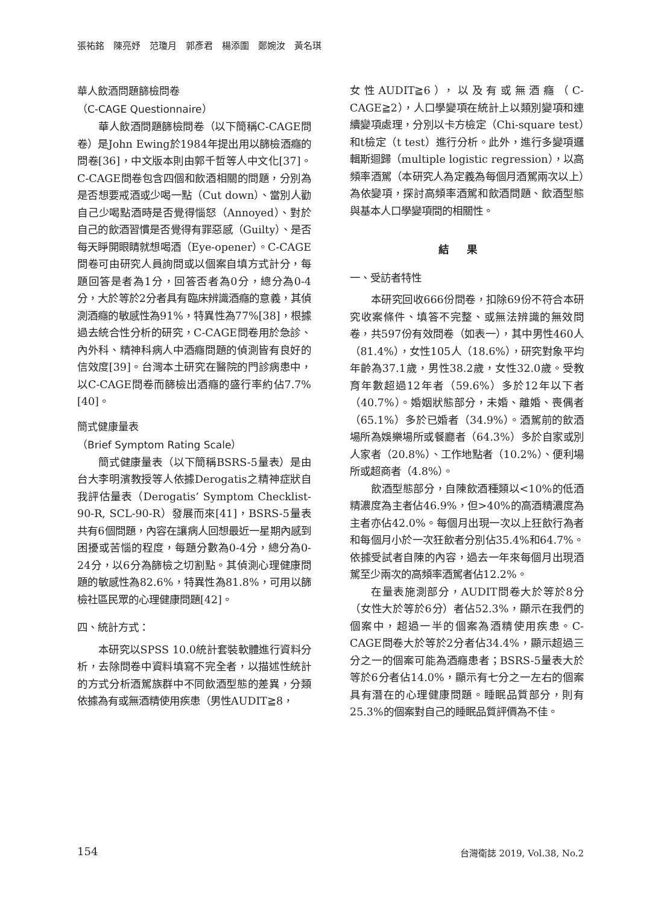張祐銘　陳亮妤　范瓊月　郭彥君　楊添圍　鄭婉汝　黃名琪
華人飲酒問題篩檢問卷
（C-CAGE Questionnaire）
華人飲酒問題篩檢問卷（以下簡稱C-CAGE問卷）是John Ewing於1984年提出用以篩檢酒癮的問卷[36]，中文版本則由郭千哲等人中文化[37]。C-CAGE問卷包含四個和飲酒相關的問題，分別為是否想要戒酒或少喝一點（Cut down）、當別人勸自己少喝點酒時是否覺得惱怒（Annoyed）、對於自己的飲酒習慣是否覺得有罪惡感（Guilty）、是否每天睜開眼睛就想喝酒（Eye-opener）。C-CAGE問卷可由研究人員詢問或以個案自填方式計分，每題回答是者為1分，回答否者為0分，總分為0-4分，大於等於2分者具有臨床辨識酒癮的意義，其偵測酒癮的敏感性為91%，特異性為77%[38]，根據過去統合性分析的研究，C-CAGE問卷用於急診、內外科、精神科病人中酒癮問題的偵測皆有良好的信效度[39]。台灣本土研究在醫院的門診病患中，以C-CAGE問卷而篩檢出酒癮的盛行率約佔7.7%[40]。
簡式健康量表
（Brief Symptom Rating Scale）
簡式健康量表（以下簡稱BSRS-5量表）是由台大李明濱教授等人依據Derogatis之精神症狀自我評估量表（Derogatis’ Symptom Checklist-90-R, SCL-90-R）發展而來[41]，BSRS-5量表共有6個問題，內容在讓病人回想最近一星期內感到困擾或苦惱的程度，每題分數為0-4分，總分為0-24分，以6分為篩檢之切割點。其偵測心理健康問題的敏感性為82.6%，特異性為81.8%，可用以篩檢社區民眾的心理健康問題[42]。
四、統計方式：
本研究以SPSS 10.0統計套裝軟體進行資料分析，去除問卷中資料填寫不完全者，以描述性統計的方式分析酒駕族群中不同飲酒型態的差異，分類依據為有或無酒精使用疾患（男性AUDIT≧8，
女性AUDIT≧6），以及有或無酒癮（C-CAGE≧2），人口學變項在統計上以類別變項和連續變項處理，分別以卡方檢定（Chi-square test）和t檢定（t test）進行分析。此外，進行多變項邏輯斯迴歸（multiple logistic regression），以高頻率酒駕（本研究人為定義為每個月酒駕兩次以上）為依變項，探討高頻率酒駕和飲酒問題、飲酒型態與基本人口學變項間的相關性。
結果
一、受訪者特性
本研究回收666份問卷，扣除69份不符合本研究收案條件、填答不完整、或無法辨識的無效問卷，共597份有效問卷（如表一），其中男性460人（81.4%），女性105人（18.6%），研究對象平均年齡為37.1歲，男性38.2歲，女性32.0歲。受教育年數超過12年者（59.6%）多於12年以下者（40.7%）。婚姻狀態部分，未婚、離婚、喪偶者（65.1%）多於已婚者（34.9%）。酒駕前的飲酒場所為娛樂場所或餐廳者（64.3%）多於自家或別人家者（20.8%）、工作地點者（10.2%）、便利場所或超商者（4.8%）。
飲酒型態部分，自陳飲酒種類以<10%的低酒精濃度為主者佔46.9%，但>40%的高酒精濃度為主者亦佔42.0%。每個月出現一次以上狂飲行為者和每個月小於一次狂飲者分別佔35.4%和64.7%。依據受試者自陳的內容，過去一年來每個月出現酒駕至少兩次的高頻率酒駕者佔12.2%。
在量表施測部分，AUDIT問卷大於等於8分（女性大於等於6分）者佔52.3%，顯示在我們的個案中，超過一半的個案為酒精使用疾患。C-CAGE問卷大於等於2分者佔34.4%，顯示超過三分之一的個案可能為酒癮患者；BSRS-5量表大於等於6分者佔14.0%，顯示有七分之一左右的個案具有潛在的心理健康問題。睡眠品質部分，則有25.3%的個案對自己的睡眠品質評價為不佳。
154 台灣衛誌 2019, Vol.38, No.2